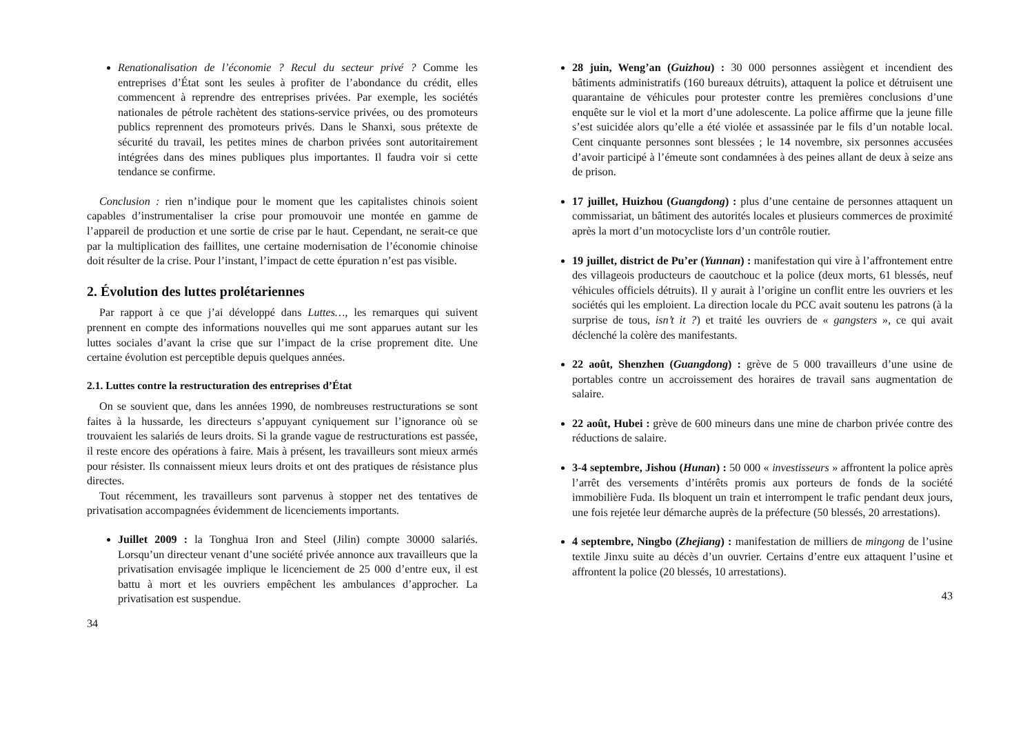Renationalisation de l’économie ? Recul du secteur privé ? Comme les entreprises d’État sont les seules à profiter de l’abondance du crédit, elles commencent à reprendre des entreprises privées. Par exemple, les sociétés nationales de pétrole rachètent des stations-service privées, ou des promoteurs publics reprennent des promoteurs privés. Dans le Shanxi, sous prétexte de sécurité du travail, les petites mines de charbon privées sont autoritairement intégrées dans des mines publiques plus importantes. Il faudra voir si cette tendance se confirme.
Conclusion : rien n’indique pour le moment que les capitalistes chinois soient capables d’instrumentaliser la crise pour promouvoir une montée en gamme de l’appareil de production et une sortie de crise par le haut. Cependant, ne serait-ce que par la multiplication des faillites, une certaine modernisation de l’économie chinoise doit résulter de la crise. Pour l’instant, l’impact de cette épuration n’est pas visible.
2. Évolution des luttes prolétariennes
Par rapport à ce que j’ai développé dans Luttes…, les remarques qui suivent prennent en compte des informations nouvelles qui me sont apparues autant sur les luttes sociales d’avant la crise que sur l’impact de la crise proprement dite. Une certaine évolution est perceptible depuis quelques années.
2.1. Luttes contre la restructuration des entreprises d’État
On se souvient que, dans les années 1990, de nombreuses restructurations se sont faites à la hussarde, les directeurs s’appuyant cyniquement sur l’ignorance où se trouvaient les salariés de leurs droits. Si la grande vague de restructurations est passée, il reste encore des opérations à faire. Mais à présent, les travailleurs sont mieux armés pour résister. Ils connaissent mieux leurs droits et ont des pratiques de résistance plus directes.
Tout récemment, les travailleurs sont parvenus à stopper net des tentatives de privatisation accompagnées évidemment de licenciements importants.
Juillet 2009 : la Tonghua Iron and Steel (Jilin) compte 30000 salariés. Lorsqu’un directeur venant d’une société privée annonce aux travailleurs que la privatisation envisagée implique le licenciement de 25 000 d’entre eux, il est battu à mort et les ouvriers empêchent les ambulances d’approcher. La privatisation est suspendue.
34
28 juin, Weng’an (Guizhou) : 30 000 personnes assiègent et incendient des bâtiments administratifs (160 bureaux détruits), attaquent la police et détruisent une quarantaine de véhicules pour protester contre les premières conclusions d’une enquête sur le viol et la mort d’une adolescente. La police affirme que la jeune fille s’est suicidée alors qu’elle a été violée et assassinée par le fils d’un notable local. Cent cinquante personnes sont blessées ; le 14 novembre, six personnes accusées d’avoir participé à l’émeute sont condamnées à des peines allant de deux à seize ans de prison.
17 juillet, Huizhou (Guangdong) : plus d’une centaine de personnes attaquent un commissariat, un bâtiment des autorités locales et plusieurs commerces de proximité après la mort d’un motocycliste lors d’un contrôle routier.
19 juillet, district de Pu’er (Yunnan) : manifestation qui vire à l’affrontement entre des villageois producteurs de caoutchouc et la police (deux morts, 61 blessés, neuf véhicules officiels détruits). Il y aurait à l’origine un conflit entre les ouvriers et les sociétés qui les emploient. La direction locale du PCC avait soutenu les patrons (à la surprise de tous, isn’t it ?) et traité les ouvriers de « gangsters », ce qui avait déclenché la colère des manifestants.
22 août, Shenzhen (Guangdong) : grève de 5 000 travailleurs d’une usine de portables contre un accroissement des horaires de travail sans augmentation de salaire.
22 août, Hubei : grève de 600 mineurs dans une mine de charbon privée contre des réductions de salaire.
3-4 septembre, Jishou (Hunan) : 50 000 « investisseurs » affrontent la police après l’arrêt des versements d’intérêts promis aux porteurs de fonds de la société immobilière Fuda. Ils bloquent un train et interrompent le trafic pendant deux jours, une fois rejetée leur démarche auprès de la préfecture (50 blessés, 20 arrestations).
4 septembre, Ningbo (Zhejiang) : manifestation de milliers de mingong de l’usine textile Jinxu suite au décès d’un ouvrier. Certains d’entre eux attaquent l’usine et affrontent la police (20 blessés, 10 arrestations).
43